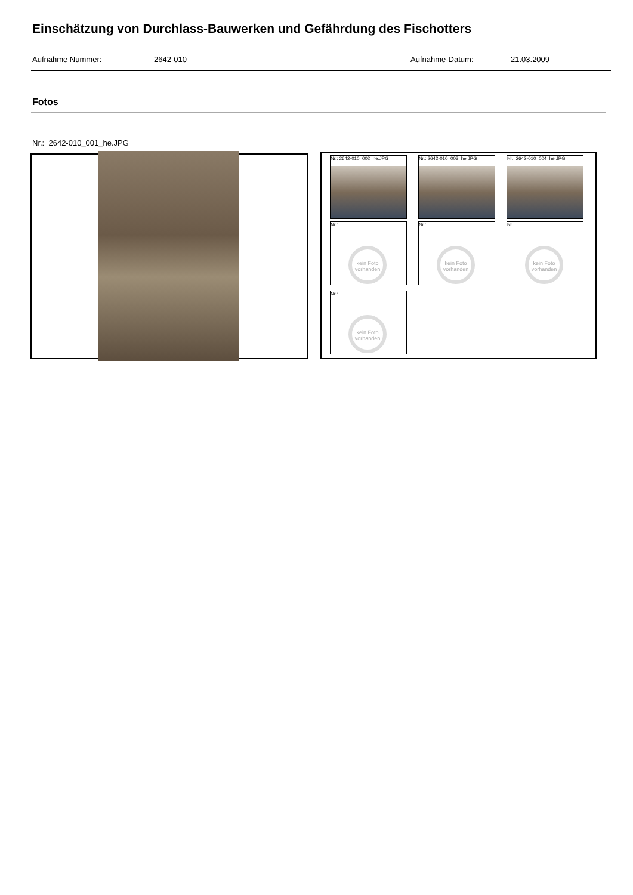Einschätzung von Durchlass-Bauwerken und Gefährdung des Fischotters
Aufnahme Nummer: 2642-010 Aufnahme-Datum: 21.03.2009
Fotos
Nr.: 2642-010_001_he.JPG
Nr.: 2642-010_002_he.JPG Nr.: 2642-010_003_he.JPG Nr.: 2642-010_004_he.JPG
Nr.:
kein Foto vorhanden
Nr.:
kein Foto vorhanden
Nr.:
kein Foto vorhanden
Nr.:
kein Foto vorhanden